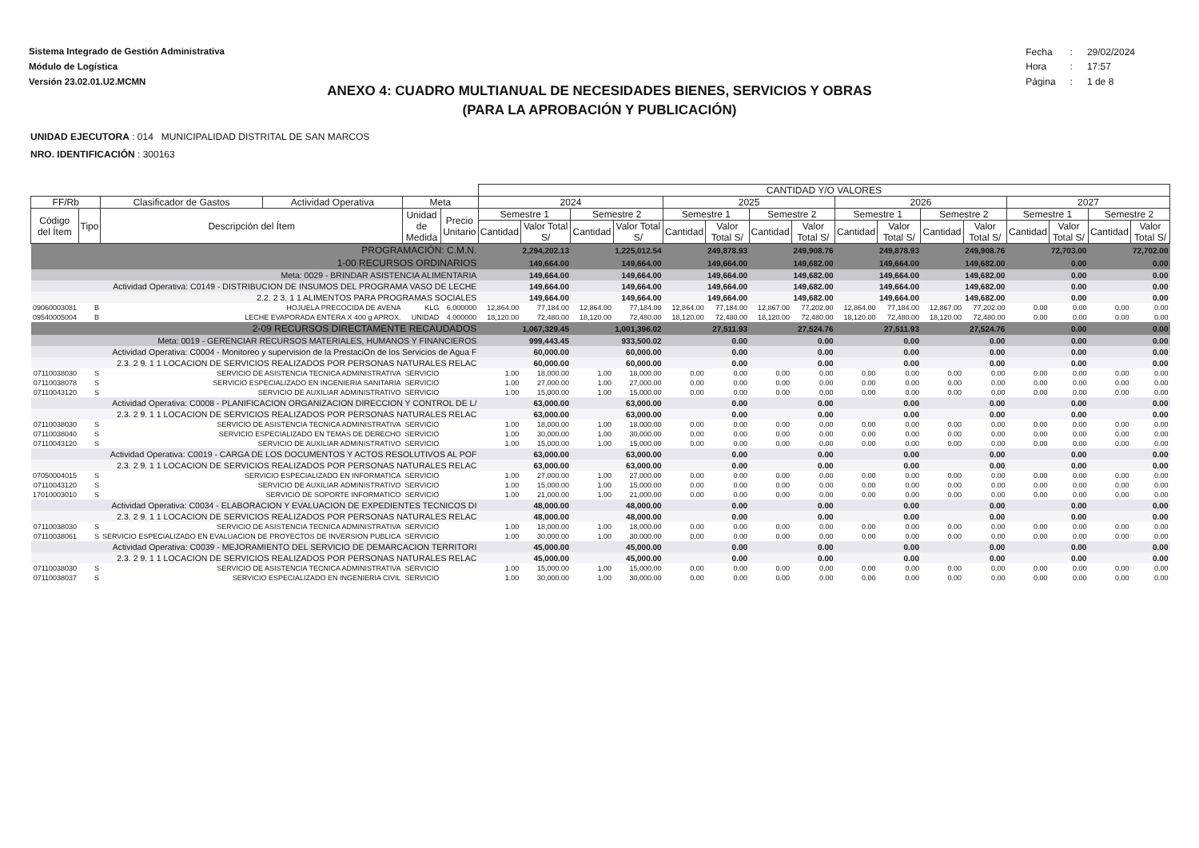Sistema Integrado de Gestión Administrativa
Módulo de Logística
Versión 23.02.01.U2.MCMN
| Fecha | : | 29/02/2024 |
| Hora | : | 17:57 |
| Página | : | 1 de 8 |
ANEXO 4: CUADRO MULTIANUAL DE NECESIDADES BIENES, SERVICIOS Y OBRAS
(PARA LA APROBACIÓN Y PUBLICACIÓN)
UNIDAD EJECUTORA : 014 MUNICIPALIDAD DISTRITAL DE SAN MARCOS
NRO. IDENTIFICACIÓN : 300163
| | | | | | | CANTIDAD Y/O VALORES | | | | | | | | | | | | | | | |
| --- | --- | --- | --- | --- | --- | --- | --- | --- | --- | --- | --- | --- | --- | --- | --- | --- | --- | --- | --- | --- | --- |
| FF/Rb | | Clasificador de Gastos | Actividad Operativa | Meta | | 2024 | | | | 2025 | | | | 2026 | | | | 2027 | | | |
| Código del Ítem | Tipo | Descripción del Ítem | | Unidad de Medida | Precio Unitario | Semestre 1 | | Semestre 2 | | Semestre 1 | | Semestre 2 | | Semestre 1 | | Semestre 2 | | Semestre 1 | | Semestre 2 | |
| | | | | | | Cantidad | Valor Total S/ | Cantidad | Valor Total S/ | Cantidad | Valor Total S/ | Cantidad | Valor Total S/ | Cantidad | Valor Total S/ | Cantidad | Valor Total S/ | Cantidad | Valor Total S/ | Cantidad | Valor Total S/ |
| PROGRAMACIÓN: C.M.N. | | | | | | | 2,294,202.13 | | 1,225,012.54 | | 249,878.93 | | 249,908.76 | | 249,878.93 | | 249,908.76 | | 72,703.00 | | 72,702.00 |
| 1-00 RECURSOS ORDINARIOS | | | | | | | 149,664.00 | | 149,664.00 | | 149,664.00 | | 149,682.00 | | 149,664.00 | | 149,682.00 | | 0.00 | | 0.00 |
| Meta: 0029 - BRINDAR ASISTENCIA ALIMENTARIA | | | | | | | 149,664.00 | | 149,664.00 | | 149,664.00 | | 149,682.00 | | 149,664.00 | | 149,682.00 | | 0.00 | | 0.00 |
| Actividad Operativa: C0149 - DISTRIBUCION DE INSUMOS DEL PROGRAMA VASO DE LECHE | | | | | | | 149,664.00 | | 149,664.00 | | 149,664.00 | | 149,682.00 | | 149,664.00 | | 149,682.00 | | 0.00 | | 0.00 |
| 2.2. 2 3. 1 1 ALIMENTOS PARA PROGRAMAS SOCIALES | | | | | | | 149,664.00 | | 149,664.00 | | 149,664.00 | | 149,682.00 | | 149,664.00 | | 149,682.00 | | 0.00 | | 0.00 |
| 09060003081 | B | HOJUELA PRECOCIDA DE AVENA | | KLG | 6.000000 | 12,864.00 | 77,184.00 | 12,864.00 | 77,184.00 | 12,864.00 | 77,184.00 | 12,867.00 | 77,202.00 | 12,864.00 | 77,184.00 | 12,867.00 | 77,202.00 | 0.00 | 0.00 | 0.00 | 0.00 |
| 09540005004 | B | LECHE EVAPORADA ENTERA X 400 g APROX. | | UNIDAD | 4.000000 | 18,120.00 | 72,480.00 | 18,120.00 | 72,480.00 | 18,120.00 | 72,480.00 | 18,120.00 | 72,480.00 | 18,120.00 | 72,480.00 | 18,120.00 | 72,480.00 | 0.00 | 0.00 | 0.00 | 0.00 |
| 2-09 RECURSOS DIRECTAMENTE RECAUDADOS | | | | | | | 1,067,329.45 | | 1,001,396.02 | | 27,511.93 | | 27,524.76 | | 27,511.93 | | 27,524.76 | | 0.00 | | 0.00 |
| Meta: 0019 - GERENCIAR RECURSOS MATERIALES, HUMANOS Y FINANCIEROS | | | | | | | 999,443.45 | | 933,500.02 | | 0.00 | | 0.00 | | 0.00 | | 0.00 | | 0.00 | | 0.00 |
| Actividad Operativa: C0004 - Monitoreo y supervision de la PrestaciOn de los Servicios de Agua F | | | | | | | 60,000.00 | | 60,000.00 | | 0.00 | | 0.00 | | 0.00 | | 0.00 | | 0.00 | | 0.00 |
| 2.3. 2 9. 1 1 LOCACION DE SERVICIOS REALIZADOS POR PERSONAS NATURALES RELAC | | | | | | | 60,000.00 | | 60,000.00 | | 0.00 | | 0.00 | | 0.00 | | 0.00 | | 0.00 | | 0.00 |
| 07110038030 | S | SERVICIO DE ASISTENCIA TECNICA ADMINISTRATIVA | | SERVICIO | | 1.00 | 18,000.00 | 1.00 | 18,000.00 | 0.00 | 0.00 | 0.00 | 0.00 | 0.00 | 0.00 | 0.00 | 0.00 | 0.00 | 0.00 | 0.00 | 0.00 |
| 07110038078 | S | SERVICIO ESPECIALIZADO EN INGENIERIA SANITARIA | | SERVICIO | | 1.00 | 27,000.00 | 1.00 | 27,000.00 | 0.00 | 0.00 | 0.00 | 0.00 | 0.00 | 0.00 | 0.00 | 0.00 | 0.00 | 0.00 | 0.00 | 0.00 |
| 07110043120 | S | SERVICIO DE AUXILIAR ADMINISTRATIVO | | SERVICIO | | 1.00 | 15,000.00 | 1.00 | 15,000.00 | 0.00 | 0.00 | 0.00 | 0.00 | 0.00 | 0.00 | 0.00 | 0.00 | 0.00 | 0.00 | 0.00 | 0.00 |
| Actividad Operativa: C0008 - PLANIFICACION ORGANIZACION DIRECCION Y CONTROL DE L/ | | | | | | | 63,000.00 | | 63,000.00 | | 0.00 | | 0.00 | | 0.00 | | 0.00 | | 0.00 | | 0.00 |
| 2.3. 2 9. 1 1 LOCACION DE SERVICIOS REALIZADOS POR PERSONAS NATURALES RELAC | | | | | | | 63,000.00 | | 63,000.00 | | 0.00 | | 0.00 | | 0.00 | | 0.00 | | 0.00 | | 0.00 |
| 07110038030 | S | SERVICIO DE ASISTENCIA TECNICA ADMINISTRATIVA | | SERVICIO | | 1.00 | 18,000.00 | 1.00 | 18,000.00 | 0.00 | 0.00 | 0.00 | 0.00 | 0.00 | 0.00 | 0.00 | 0.00 | 0.00 | 0.00 | 0.00 | 0.00 |
| 07110038040 | S | SERVICIO ESPECIALIZADO EN TEMAS DE DERECHO | | SERVICIO | | 1.00 | 30,000.00 | 1.00 | 30,000.00 | 0.00 | 0.00 | 0.00 | 0.00 | 0.00 | 0.00 | 0.00 | 0.00 | 0.00 | 0.00 | 0.00 | 0.00 |
| 07110043120 | S | SERVICIO DE AUXILIAR ADMINISTRATIVO | | SERVICIO | | 1.00 | 15,000.00 | 1.00 | 15,000.00 | 0.00 | 0.00 | 0.00 | 0.00 | 0.00 | 0.00 | 0.00 | 0.00 | 0.00 | 0.00 | 0.00 | 0.00 |
| Actividad Operativa: C0019 - CARGA DE LOS DOCUMENTOS Y ACTOS RESOLUTIVOS AL POF | | | | | | | 63,000.00 | | 63,000.00 | | 0.00 | | 0.00 | | 0.00 | | 0.00 | | 0.00 | | 0.00 |
| 2.3. 2 9. 1 1 LOCACION DE SERVICIOS REALIZADOS POR PERSONAS NATURALES RELAC | | | | | | | 63,000.00 | | 63,000.00 | | 0.00 | | 0.00 | | 0.00 | | 0.00 | | 0.00 | | 0.00 |
| 07050004015 | S | SERVICIO ESPECIALIZADO EN INFORMATICA | | SERVICIO | | 1.00 | 27,000.00 | 1.00 | 27,000.00 | 0.00 | 0.00 | 0.00 | 0.00 | 0.00 | 0.00 | 0.00 | 0.00 | 0.00 | 0.00 | 0.00 | 0.00 |
| 07110043120 | S | SERVICIO DE AUXILIAR ADMINISTRATIVO | | SERVICIO | | 1.00 | 15,000.00 | 1.00 | 15,000.00 | 0.00 | 0.00 | 0.00 | 0.00 | 0.00 | 0.00 | 0.00 | 0.00 | 0.00 | 0.00 | 0.00 | 0.00 |
| 17010003010 | S | SERVICIO DE SOPORTE INFORMATICO | | SERVICIO | | 1.00 | 21,000.00 | 1.00 | 21,000.00 | 0.00 | 0.00 | 0.00 | 0.00 | 0.00 | 0.00 | 0.00 | 0.00 | 0.00 | 0.00 | 0.00 | 0.00 |
| Actividad Operativa: C0034 - ELABORACION Y EVALUACION DE EXPEDIENTES TECNICOS DI | | | | | | | 48,000.00 | | 48,000.00 | | 0.00 | | 0.00 | | 0.00 | | 0.00 | | 0.00 | | 0.00 |
| 2.3. 2 9. 1 1 LOCACION DE SERVICIOS REALIZADOS POR PERSONAS NATURALES RELAC | | | | | | | 48,000.00 | | 48,000.00 | | 0.00 | | 0.00 | | 0.00 | | 0.00 | | 0.00 | | 0.00 |
| 07110038030 | S | SERVICIO DE ASISTENCIA TECNICA ADMINISTRATIVA | | SERVICIO | | 1.00 | 18,000.00 | 1.00 | 18,000.00 | 0.00 | 0.00 | 0.00 | 0.00 | 0.00 | 0.00 | 0.00 | 0.00 | 0.00 | 0.00 | 0.00 | 0.00 |
| 07110038061 | S | SERVICIO ESPECIALIZADO EN EVALUACION DE PROYECTOS DE INVERSION PUBLICA | | SERVICIO | | 1.00 | 30,000.00 | 1.00 | 30,000.00 | 0.00 | 0.00 | 0.00 | 0.00 | 0.00 | 0.00 | 0.00 | 0.00 | 0.00 | 0.00 | 0.00 | 0.00 |
| Actividad Operativa: C0039 - MEJORAMIENTO DEL SERVICIO DE DEMARCACION TERRITORI | | | | | | | 45,000.00 | | 45,000.00 | | 0.00 | | 0.00 | | 0.00 | | 0.00 | | 0.00 | | 0.00 |
| 2.3. 2 9. 1 1 LOCACION DE SERVICIOS REALIZADOS POR PERSONAS NATURALES RELAC | | | | | | | 45,000.00 | | 45,000.00 | | 0.00 | | 0.00 | | 0.00 | | 0.00 | | 0.00 | | 0.00 |
| 07110038030 | S | SERVICIO DE ASISTENCIA TECNICA ADMINISTRATIVA | | SERVICIO | | 1.00 | 15,000.00 | 1.00 | 15,000.00 | 0.00 | 0.00 | 0.00 | 0.00 | 0.00 | 0.00 | 0.00 | 0.00 | 0.00 | 0.00 | 0.00 | 0.00 |
| 07110038037 | S | SERVICIO ESPECIALIZADO EN INGENIERIA CIVIL | | SERVICIO | | 1.00 | 30,000.00 | 1.00 | 30,000.00 | 0.00 | 0.00 | 0.00 | 0.00 | 0.00 | 0.00 | 0.00 | 0.00 | 0.00 | 0.00 | 0.00 | 0.00 |